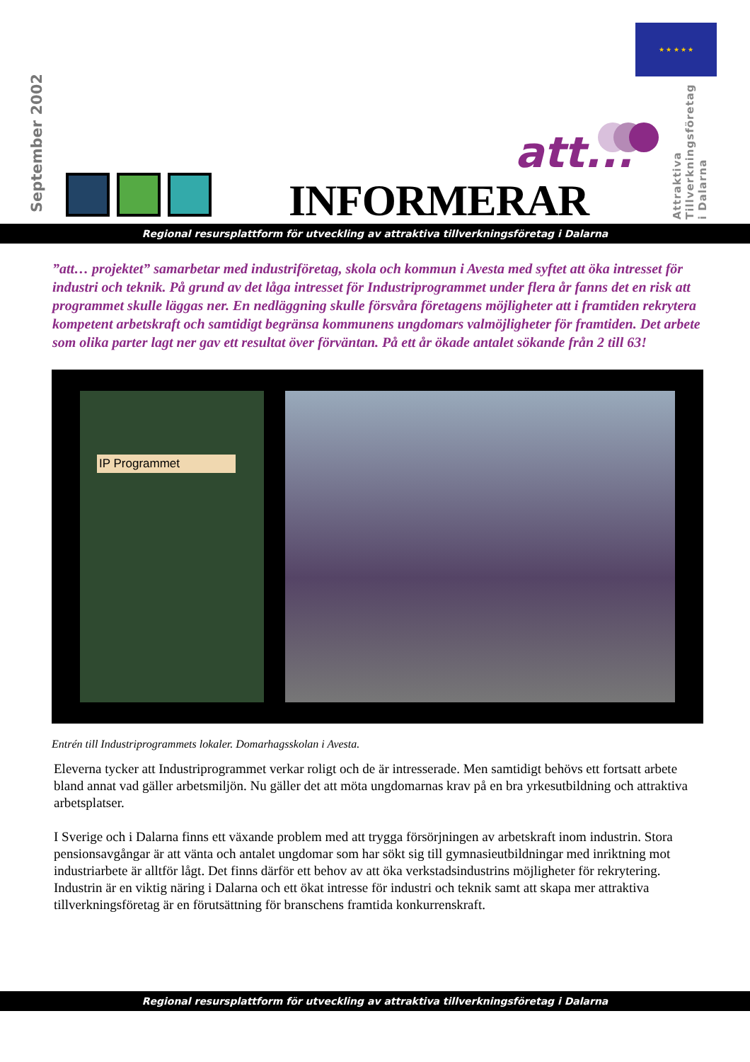September 2002
★ ★ ★ ★ ★
att...
INFORMERAR
Attraktiva Tillverkningsföretag i Dalarna
Regional resursplattform för utveckling av attraktiva tillverkningsföretag i Dalarna
”att… projektet” samarbetar med industriföretag, skola och kommun i Avesta med syftet att öka intresset för industri och teknik. På grund av det låga intresset för Industriprogrammet under flera år fanns det en risk att programmet skulle läggas ner. En nedläggning skulle försvåra företagens möjligheter att i framtiden rekrytera kompetent arbetskraft och samtidigt begränsa kommunens ungdomars valmöjligheter för framtiden. Det arbete som olika parter lagt ner gav ett resultat över förväntan. På ett år ökade antalet sökande från 2 till 63!
IP Programmet
Entrén till Industriprogrammets lokaler. Domarhagsskolan i Avesta.
Eleverna tycker att Industriprogrammet verkar roligt och de är intresserade. Men samtidigt behövs ett fortsatt arbete bland annat vad gäller arbetsmiljön. Nu gäller det att möta ungdomarnas krav på en bra yrkesutbildning och attraktiva arbetsplatser.
I Sverige och i Dalarna finns ett växande problem med att trygga försörjningen av arbetskraft inom industrin. Stora pensionsavgångar är att vänta och antalet ungdomar som har sökt sig till gymnasieutbildningar med inriktning mot industriarbete är alltför lågt. Det finns därför ett behov av att öka verkstadsindustrins möjligheter för rekrytering. Industrin är en viktig näring i Dalarna och ett ökat intresse för industri och teknik samt att skapa mer attraktiva tillverkningsföretag är en förutsättning för branschens framtida konkurrenskraft.
Regional resursplattform för utveckling av attraktiva tillverkningsföretag i Dalarna